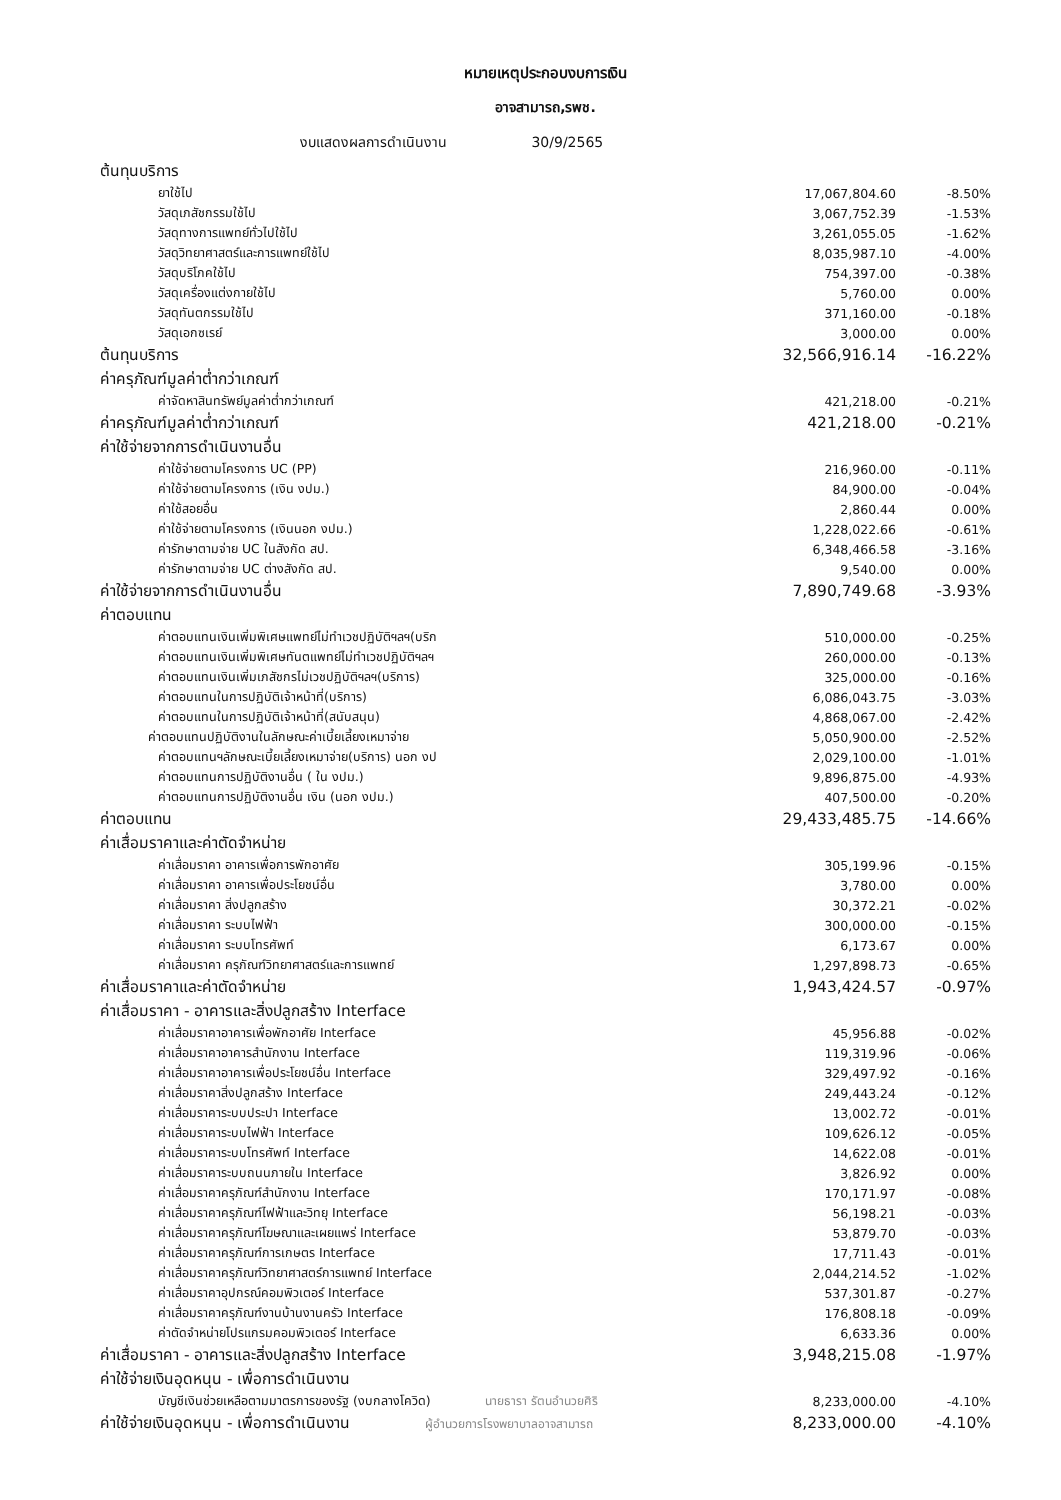หมายเหตุประกอบงบการเงิน
อาจสามารถ,รพช.
งบแสดงผลการดำเนินงาน 30/9/2565
| ต้นทุนบริการ | | |
| ยาใช้ไป | 17,067,804.60 | -8.50% |
| วัสดุเภสัชกรรมใช้ไป | 3,067,752.39 | -1.53% |
| วัสดุทางการแพทย์ทั่วไปใช้ไป | 3,261,055.05 | -1.62% |
| วัสดุวิทยาศาสตร์และการแพทย์ใช้ไป | 8,035,987.10 | -4.00% |
| วัสดุบริโภคใช้ไป | 754,397.00 | -0.38% |
| วัสดุเครื่องแต่งกายใช้ไป | 5,760.00 | 0.00% |
| วัสดุทันตกรรมใช้ไป | 371,160.00 | -0.18% |
| วัสดุเอกซเรย์ | 3,000.00 | 0.00% |
| ต้นทุนบริการ | 32,566,916.14 | -16.22% |
| ค่าครุภัณฑ์มูลค่าต่ำกว่าเกณฑ์ | | |
| ค่าจัดหาสินทรัพย์มูลค่าต่ำกว่าเกณฑ์ | 421,218.00 | -0.21% |
| ค่าครุภัณฑ์มูลค่าต่ำกว่าเกณฑ์ | 421,218.00 | -0.21% |
| ค่าใช้จ่ายจากการดำเนินงานอื่น | | |
| ค่าใช้จ่ายตามโครงการ UC (PP) | 216,960.00 | -0.11% |
| ค่าใช้จ่ายตามโครงการ (เงิน งปม.) | 84,900.00 | -0.04% |
| ค่าใช้สอยอื่น | 2,860.44 | 0.00% |
| ค่าใช้จ่ายตามโครงการ (เงินนอก งปม.) | 1,228,022.66 | -0.61% |
| ค่ารักษาตามจ่าย UC ในสังกัด สป. | 6,348,466.58 | -3.16% |
| ค่ารักษาตามจ่าย UC ต่างสังกัด สป. | 9,540.00 | 0.00% |
| ค่าใช้จ่ายจากการดำเนินงานอื่น | 7,890,749.68 | -3.93% |
| ค่าตอบแทน | | |
| ค่าตอบแทนเงินเพิ่มพิเศษแพทย์ไม่ทำเวชปฏิบัติฯลฯ(บริก | 510,000.00 | -0.25% |
| ค่าตอบแทนเงินเพิ่มพิเศษทันตแพทย์ไม่ทำเวชปฏิบัติฯลฯ | 260,000.00 | -0.13% |
| ค่าตอบแทนเงินเพิ่มเภสัชกรไม่เวชปฏิบัติฯลฯ(บริการ) | 325,000.00 | -0.16% |
| ค่าตอบแทนในการปฏิบัติเจ้าหน้าที่(บริการ) | 6,086,043.75 | -3.03% |
| ค่าตอบแทนในการปฏิบัติเจ้าหน้าที่(สนับสนุน) | 4,868,067.00 | -2.42% |
| ค่าตอบแทนปฏิบัติงานในลักษณะค่าเบี้ยเลี้ยงเหมาจ่าย | 5,050,900.00 | -2.52% |
| ค่าตอบแทนฯลักษณะเบี้ยเลี้ยงเหมาจ่าย(บริการ) นอก งป | 2,029,100.00 | -1.01% |
| ค่าตอบแทนการปฏิบัติงานอื่น ( ใน งปม.) | 9,896,875.00 | -4.93% |
| ค่าตอบแทนการปฏิบัติงานอื่น เงิน (นอก งปม.) | 407,500.00 | -0.20% |
| ค่าตอบแทน | 29,433,485.75 | -14.66% |
| ค่าเสื่อมราคาและค่าตัดจำหน่าย | | |
| ค่าเสื่อมราคา อาคารเพื่อการพักอาศัย | 305,199.96 | -0.15% |
| ค่าเสื่อมราคา อาคารเพื่อประโยชน์อื่น | 3,780.00 | 0.00% |
| ค่าเสื่อมราคา สิ่งปลูกสร้าง | 30,372.21 | -0.02% |
| ค่าเสื่อมราคา ระบบไฟฟ้า | 300,000.00 | -0.15% |
| ค่าเสื่อมราคา ระบบโทรศัพท์ | 6,173.67 | 0.00% |
| ค่าเสื่อมราคา ครุภัณฑ์วิทยาศาสตร์และการแพทย์ | 1,297,898.73 | -0.65% |
| ค่าเสื่อมราคาและค่าตัดจำหน่าย | 1,943,424.57 | -0.97% |
| ค่าเสื่อมราคา - อาคารและสิ่งปลูกสร้าง Interface | | |
| ค่าเสื่อมราคาอาคารเพื่อพักอาศัย Interface | 45,956.88 | -0.02% |
| ค่าเสื่อมราคาอาคารสำนักงาน Interface | 119,319.96 | -0.06% |
| ค่าเสื่อมราคาอาคารเพื่อประโยชน์อื่น Interface | 329,497.92 | -0.16% |
| ค่าเสื่อมราคาสิ่งปลูกสร้าง Interface | 249,443.24 | -0.12% |
| ค่าเสื่อมราคาระบบประปา Interface | 13,002.72 | -0.01% |
| ค่าเสื่อมราคาระบบไฟฟ้า Interface | 109,626.12 | -0.05% |
| ค่าเสื่อมราคาระบบโทรศัพท์ Interface | 14,622.08 | -0.01% |
| ค่าเสื่อมราคาระบบถนนภายใน Interface | 3,826.92 | 0.00% |
| ค่าเสื่อมราคาครุภัณฑ์สำนักงาน Interface | 170,171.97 | -0.08% |
| ค่าเสื่อมราคาครุภัณฑ์ไฟฟ้าและวิทยุ Interface | 56,198.21 | -0.03% |
| ค่าเสื่อมราคาครุภัณฑ์โฆษณาและเผยแพร่ Interface | 53,879.70 | -0.03% |
| ค่าเสื่อมราคาครุภัณฑ์การเกษตร Interface | 17,711.43 | -0.01% |
| ค่าเสื่อมราคาครุภัณฑ์วิทยาศาสตร์การแพทย์ Interface | 2,044,214.52 | -1.02% |
| ค่าเสื่อมราคาอุปกรณ์คอมพิวเตอร์ Interface | 537,301.87 | -0.27% |
| ค่าเสื่อมราคาครุภัณฑ์งานบ้านงานครัว Interface | 176,808.18 | -0.09% |
| ค่าตัดจำหน่ายโปรแกรมคอมพิวเตอร์ Interface | 6,633.36 | 0.00% |
| ค่าเสื่อมราคา - อาคารและสิ่งปลูกสร้าง Interface | 3,948,215.08 | -1.97% |
| ค่าใช้จ่ายเงินอุดหนุน - เพื่อการดำเนินงาน | | |
| บัญชีเงินช่วยเหลือตามมาตรการของรัฐ (งบกลางโควิด) นายธารา รัตนอำนวยศิริ | 8,233,000.00 | -4.10% |
| ค่าใช้จ่ายเงินอุดหนุน - เพื่อการดำเนินงาน ผู้อำนวยการโรงพยาบาลอาจสามารถ | 8,233,000.00 | -4.10% |